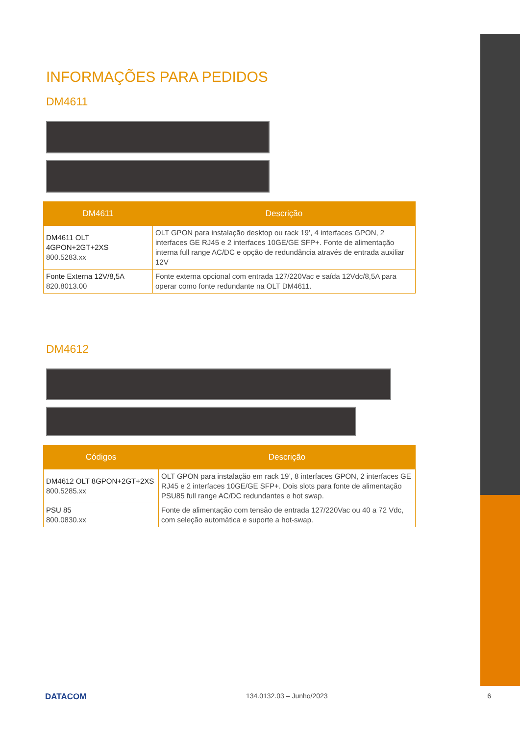INFORMAÇÕES PARA PEDIDOS
DM4611
| DM4611 | Descrição |
| --- | --- |
| DM4611 OLT 4GPON+2GT+2XS 800.5283.xx | OLT GPON para instalação desktop ou rack 19’, 4 interfaces GPON, 2 interfaces GE RJ45 e 2 interfaces 10GE/GE SFP+. Fonte de alimentação interna full range AC/DC e opção de redundância através de entrada auxiliar 12V |
| Fonte Externa 12V/8,5A 820.8013.00 | Fonte externa opcional com entrada 127/220Vac e saída 12Vdc/8,5A para operar como fonte redundante na OLT DM4611. |
DM4612
| Códigos | Descrição |
| --- | --- |
| DM4612 OLT 8GPON+2GT+2XS 800.5285.xx | OLT GPON para instalação em rack 19’, 8 interfaces GPON, 2 interfaces GE RJ45 e 2 interfaces 10GE/GE SFP+. Dois slots para fonte de alimentação PSU85 full range AC/DC redundantes e hot swap. |
| PSU 85 800.0830.xx | Fonte de alimentação com tensão de entrada 127/220Vac ou 40 a 72 Vdc, com seleção automática e suporte a hot-swap. |
DATACOM 134.0132.03 – Junho/2023 6